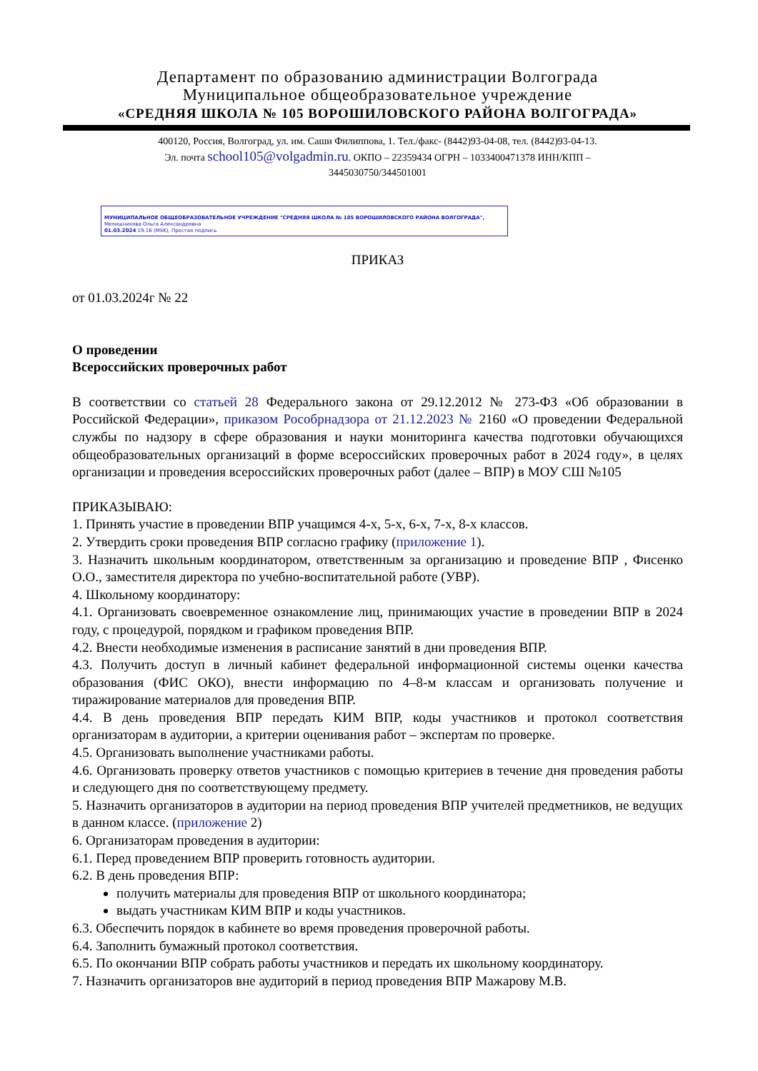Департамент по образованию администрации Волгограда
Муниципальное общеобразовательное учреждение
«СРЕДНЯЯ ШКОЛА № 105 ВОРОШИЛОВСКОГО РАЙОНА ВОЛГОГРАДА»
400120, Россия, Волгоград, ул. им. Саши Филиппова, 1. Тел./факс- (8442)93-04-08, тел. (8442)93-04-13.
Эл. почта school105@volgadmin.ru. ОКПО – 22359434 ОГРН – 1033400471378 ИНН/КПП – 3445030750/344501001
МУНИЦИПАЛЬНОЕ ОБЩЕОБРАЗОВАТЕЛЬНОЕ УЧРЕЖДЕНИЕ "СРЕДНЯЯ ШКОЛА № 105 ВОРОШИЛОВСКОГО РАЙОНА ВОЛГОГРАДА",
Мелишникова Ольга Александровна
01.03.2024 19:16 (MSK), Простая подпись
ПРИКАЗ
от 01.03.2024г № 22
О проведении
Всероссийских проверочных работ
В соответствии со статьей 28 Федерального закона от 29.12.2012 № 273-ФЗ «Об образовании в Российской Федерации», приказом Рособрнадзора от 21.12.2023 № 2160 «О проведении Федеральной службы по надзору в сфере образования и науки мониторинга качества подготовки обучающихся общеобразовательных организаций в форме всероссийских проверочных работ в 2024 году», в целях организации и проведения всероссийских проверочных работ (далее – ВПР) в МОУ СШ №105
ПРИКАЗЫВАЮ:
1. Принять участие в проведении ВПР учащимся 4-х, 5-х, 6-х, 7-х, 8-х классов.
2. Утвердить сроки проведения ВПР согласно графику (приложение 1).
3. Назначить школьным координатором, ответственным за организацию и проведение ВПР , Фисенко О.О., заместителя директора по учебно-воспитательной работе (УВР).
4. Школьному координатору:
4.1. Организовать своевременное ознакомление лиц, принимающих участие в проведении ВПР в 2024 году, с процедурой, порядком и графиком проведения ВПР.
4.2. Внести необходимые изменения в расписание занятий в дни проведения ВПР.
4.3. Получить доступ в личный кабинет федеральной информационной системы оценки качества образования (ФИС ОКО), внести информацию по 4–8-м классам и организовать получение и тиражирование материалов для проведения ВПР.
4.4. В день проведения ВПР передать КИМ ВПР, коды участников и протокол соответствия организаторам в аудитории, а критерии оценивания работ – экспертам по проверке.
4.5. Организовать выполнение участниками работы.
4.6. Организовать проверку ответов участников с помощью критериев в течение дня проведения работы и следующего дня по соответствующему предмету.
5. Назначить организаторов в аудитории на период проведения ВПР учителей предметников, не ведущих в данном классе. (приложение 2)
6. Организаторам проведения в аудитории:
6.1. Перед проведением ВПР проверить готовность аудитории.
6.2. В день проведения ВПР:
получить материалы для проведения ВПР от школьного координатора;
выдать участникам КИМ ВПР и коды участников.
6.3. Обеспечить порядок в кабинете во время проведения проверочной работы.
6.4. Заполнить бумажный протокол соответствия.
6.5. По окончании ВПР собрать работы участников и передать их школьному координатору.
7. Назначить организаторов вне аудиторий в период проведения ВПР Мажарову М.В.